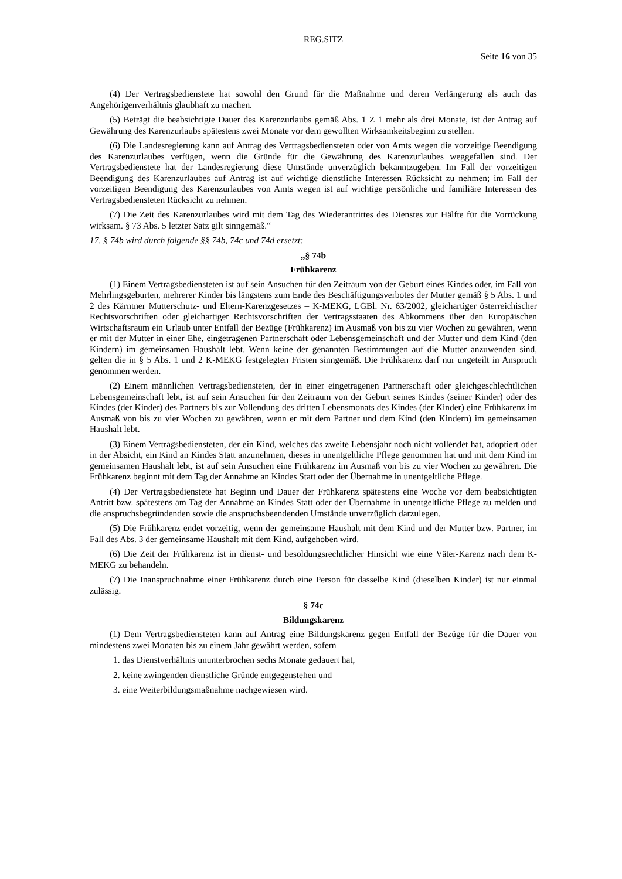REG.SITZ
Seite 16 von 35
(4) Der Vertragsbedienstete hat sowohl den Grund für die Maßnahme und deren Verlängerung als auch das Angehörigenverhältnis glaubhaft zu machen.
(5) Beträgt die beabsichtigte Dauer des Karenzurlaubs gemäß Abs. 1 Z 1 mehr als drei Monate, ist der Antrag auf Gewährung des Karenzurlaubs spätestens zwei Monate vor dem gewollten Wirksamkeitsbeginn zu stellen.
(6) Die Landesregierung kann auf Antrag des Vertragsbediensteten oder von Amts wegen die vorzeitige Beendigung des Karenzurlaubes verfügen, wenn die Gründe für die Gewährung des Karenzurlaubes weggefallen sind. Der Vertragsbedienstete hat der Landesregierung diese Umstände unverzüglich bekanntzugeben. Im Fall der vorzeitigen Beendigung des Karenzurlaubes auf Antrag ist auf wichtige dienstliche Interessen Rücksicht zu nehmen; im Fall der vorzeitigen Beendigung des Karenzurlaubes von Amts wegen ist auf wichtige persönliche und familiäre Interessen des Vertragsbediensteten Rücksicht zu nehmen.
(7) Die Zeit des Karenzurlaubes wird mit dem Tag des Wiederantrittes des Dienstes zur Hälfte für die Vorrückung wirksam. § 73 Abs. 5 letzter Satz gilt sinngemäß.“
17. § 74b wird durch folgende §§ 74b, 74c und 74d ersetzt:
„§ 74b
Frühkarenz
(1) Einem Vertragsbediensteten ist auf sein Ansuchen für den Zeitraum von der Geburt eines Kindes oder, im Fall von Mehrlingsgeburten, mehrerer Kinder bis längstens zum Ende des Beschäftigungsverbotes der Mutter gemäß § 5 Abs. 1 und 2 des Kärntner Mutterschutz- und Eltern-Karenzgesetzes – K-MEKG, LGBl. Nr. 63/2002, gleichartiger österreichischer Rechtsvorschriften oder gleichartiger Rechtsvorschriften der Vertragsstaaten des Abkommens über den Europäischen Wirtschaftsraum ein Urlaub unter Entfall der Bezüge (Frühkarenz) im Ausmaß von bis zu vier Wochen zu gewähren, wenn er mit der Mutter in einer Ehe, eingetragenen Partnerschaft oder Lebensgemeinschaft und der Mutter und dem Kind (den Kindern) im gemeinsamen Haushalt lebt. Wenn keine der genannten Bestimmungen auf die Mutter anzuwenden sind, gelten die in § 5 Abs. 1 und 2 K-MEKG festgelegten Fristen sinngemäß. Die Frühkarenz darf nur ungeteilt in Anspruch genommen werden.
(2) Einem männlichen Vertragsbediensteten, der in einer eingetragenen Partnerschaft oder gleichgeschlechtlichen Lebensgemeinschaft lebt, ist auf sein Ansuchen für den Zeitraum von der Geburt seines Kindes (seiner Kinder) oder des Kindes (der Kinder) des Partners bis zur Vollendung des dritten Lebensmonats des Kindes (der Kinder) eine Frühkarenz im Ausmaß von bis zu vier Wochen zu gewähren, wenn er mit dem Partner und dem Kind (den Kindern) im gemeinsamen Haushalt lebt.
(3) Einem Vertragsbediensteten, der ein Kind, welches das zweite Lebensjahr noch nicht vollendet hat, adoptiert oder in der Absicht, ein Kind an Kindes Statt anzunehmen, dieses in unentgeltliche Pflege genommen hat und mit dem Kind im gemeinsamen Haushalt lebt, ist auf sein Ansuchen eine Frühkarenz im Ausmaß von bis zu vier Wochen zu gewähren. Die Frühkarenz beginnt mit dem Tag der Annahme an Kindes Statt oder der Übernahme in unentgeltliche Pflege.
(4) Der Vertragsbedienstete hat Beginn und Dauer der Frühkarenz spätestens eine Woche vor dem beabsichtigten Antritt bzw. spätestens am Tag der Annahme an Kindes Statt oder der Übernahme in unentgeltliche Pflege zu melden und die anspruchsbegründenden sowie die anspruchsbeendenden Umstände unverzüglich darzulegen.
(5) Die Frühkarenz endet vorzeitig, wenn der gemeinsame Haushalt mit dem Kind und der Mutter bzw. Partner, im Fall des Abs. 3 der gemeinsame Haushalt mit dem Kind, aufgehoben wird.
(6) Die Zeit der Frühkarenz ist in dienst- und besoldungsrechtlicher Hinsicht wie eine Väter-Karenz nach dem K-MEKG zu behandeln.
(7) Die Inanspruchnahme einer Frühkarenz durch eine Person für dasselbe Kind (dieselben Kinder) ist nur einmal zulässig.
§ 74c
Bildungskarenz
(1) Dem Vertragsbediensteten kann auf Antrag eine Bildungskarenz gegen Entfall der Bezüge für die Dauer von mindestens zwei Monaten bis zu einem Jahr gewährt werden, sofern
1. das Dienstverhältnis ununterbrochen sechs Monate gedauert hat,
2. keine zwingenden dienstliche Gründe entgegenstehen und
3. eine Weiterbildungsmaßnahme nachgewiesen wird.